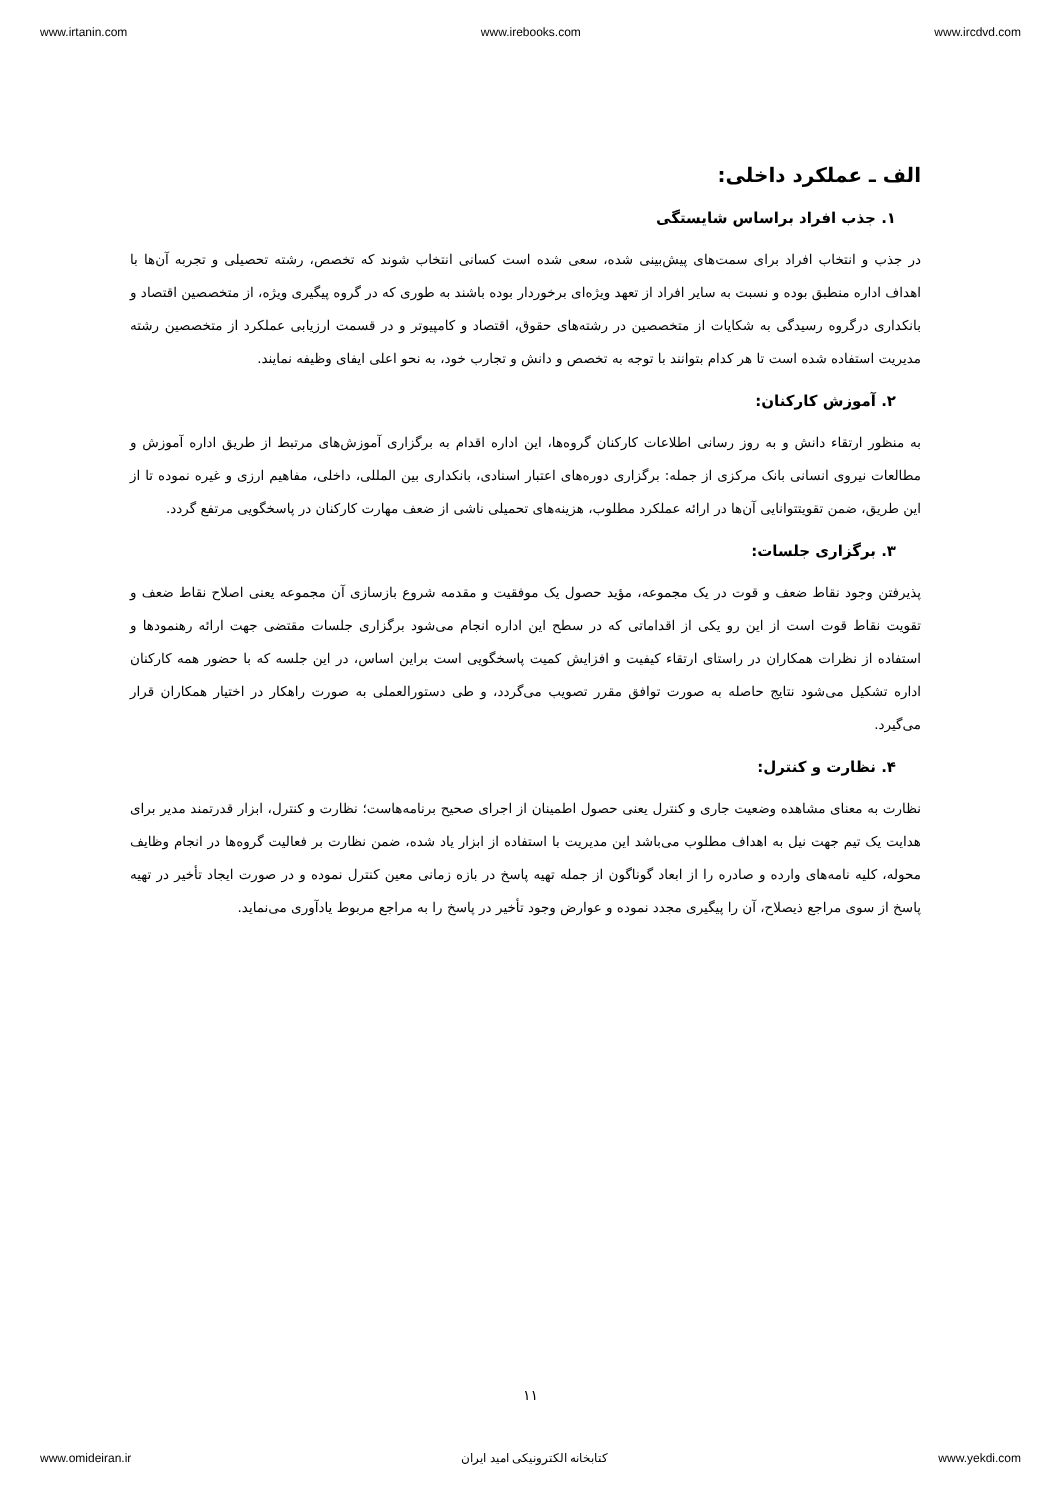www.irtanin.com www.irebooks.com www.ircdvd.com
الف ـ عملکرد داخلی:
۱. جذب افراد براساس شایستگی
در جذب و انتخاب افراد برای سمت‌های پیش‌بینی شده، سعی شده است کسانی انتخاب شوند که تخصص، رشته تحصیلی و تجربه آن‌ها با اهداف اداره منطبق بوده و نسبت به سایر افراد از تعهد ویژه‌ای برخوردار بوده باشند به طوری که در گروه پیگیری ویژه، از متخصصین اقتصاد و بانکداری درگروه رسیدگی به شکایات از متخصصین در رشته‌های حقوق، اقتصاد و کامپیوتر و در قسمت ارزیابی عملکرد از متخصصین رشته مدیریت استفاده شده است تا هر کدام بتوانند با توجه به تخصص و دانش و تجارب خود، به نحو اعلی ایفای وظیفه نمایند.
۲. آموزش کارکنان:
به منظور ارتقاء دانش و به روز رسانی اطلاعات کارکنان گروه‌ها، این اداره اقدام به برگزاری آموزش‌های مرتبط از طریق اداره آموزش و مطالعات نیروی انسانی بانک مرکزی از جمله: برگزاری دوره‌های اعتبار اسنادی، بانکداری بین المللی، داخلی، مفاهیم ارزی و غیره نموده تا از این طریق، ضمن تقویتتوانایی آن‌ها در ارائه عملکرد مطلوب، هزینه‌های تحمیلی ناشی از ضعف مهارت کارکنان در پاسخگویی مرتفع گردد.
۳. برگزاری جلسات:
پذیرفتن وجود نقاط ضعف و قوت در یک مجموعه، مؤید حصول یک موفقیت و مقدمه شروع بازسازی آن مجموعه یعنی اصلاح نقاط ضعف و تقویت نقاط قوت است از این رو یکی از اقداماتی که در سطح این اداره انجام می‌شود برگزاری جلسات مقتضی جهت ارائه رهنمودها و استفاده از نظرات همکاران در راستای ارتقاء کیفیت و افزایش کمیت پاسخگویی است براین اساس، در این جلسه که با حضور همه کارکنان اداره تشکیل می‌شود نتایج حاصله به صورت توافق مقرر تصویب می‌گردد، و طی دستورالعملی به صورت راهکار در اختیار همکاران قرار می‌گیرد.
۴. نظارت و کنترل:
نظارت به معنای مشاهده وضعیت جاری و کنترل یعنی حصول اطمینان از اجرای صحیح برنامه‌هاست؛ نظارت و کنترل، ابزار قدرتمند مدیر برای هدایت یک تیم جهت نیل به اهداف مطلوب می‌باشد این مدیریت با استفاده از ابزار یاد شده، ضمن نظارت بر فعالیت گروه‌ها در انجام وظایف محوله، کلیه نامه‌های وارده و صادره را از ابعاد گوناگون از جمله تهیه پاسخ در بازه زمانی معین کنترل نموده و در صورت ایجاد تأخیر در تهیه پاسخ از سوی مراجع ذیصلاح، آن را پیگیری مجدد نموده و عوارض وجود تأخیر در پاسخ را به مراجع مربوط یادآوری می‌نماید.
۱۱
www.omideiran.ir کتابخانه الکترونیکی امید ایران www.yekdi.com